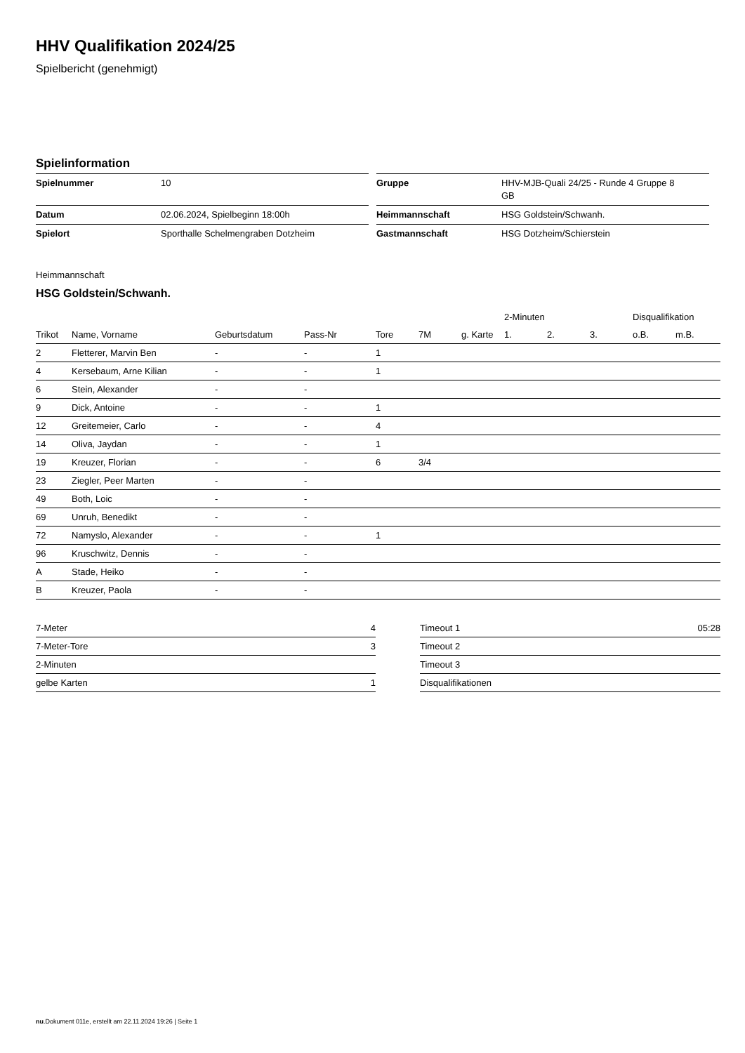HHV Qualifikation 2024/25
Spielbericht (genehmigt)
Spielinformation
| Spielnummer | 10 |
| Datum | 02.06.2024, Spielbeginn 18:00h |
| Spielort | Sporthalle Schelmengraben Dotzheim |
| Gruppe | HHV-MJB-Quali 24/25 - Runde 4 Gruppe 8 GB |
| Heimmannschaft | HSG Goldstein/Schwanh. |
| Gastmannschaft | HSG Dotzheim/Schierstein |
Heimmannschaft
HSG Goldstein/Schwanh.
| | | | | | | | 2-Minuten | | | Disqualifikation | |
| --- | --- | --- | --- | --- | --- | --- | --- | --- | --- | --- | --- |
| Trikot | Name, Vorname | Geburtsdatum | Pass-Nr | Tore | 7M | g. Karte | 1. | 2. | 3. | o.B. | m.B. |
| 2 | Fletterer, Marvin Ben | - | - | 1 | | | | | | | |
| 4 | Kersebaum, Arne Kilian | - | - | 1 | | | | | | | |
| 6 | Stein, Alexander | - | - | | | | | | | | |
| 9 | Dick, Antoine | - | - | 1 | | | | | | | |
| 12 | Greitemeier, Carlo | - | - | 4 | | | | | | | |
| 14 | Oliva, Jaydan | - | - | 1 | | | | | | | |
| 19 | Kreuzer, Florian | - | - | 6 | 3/4 | | | | | | |
| 23 | Ziegler, Peer Marten | - | - | | | | | | | | |
| 49 | Both, Loic | - | - | | | | | | | | |
| 69 | Unruh, Benedikt | - | - | | | | | | | | |
| 72 | Namyslo, Alexander | - | - | 1 | | | | | | | |
| 96 | Kruschwitz, Dennis | - | - | | | | | | | | |
| A | Stade, Heiko | - | - | | | | | | | | |
| B | Kreuzer, Paola | - | - | | | | | | | | |
| 7-Meter | 4 |
| 7-Meter-Tore | 3 |
| 2-Minuten | |
| gelbe Karten | 1 |
| Timeout 1 | 05:28 |
| Timeout 2 | |
| Timeout 3 | |
| Disqualifikationen | |
nu.Dokument 011e, erstellt am 22.11.2024 19:26 | Seite 1